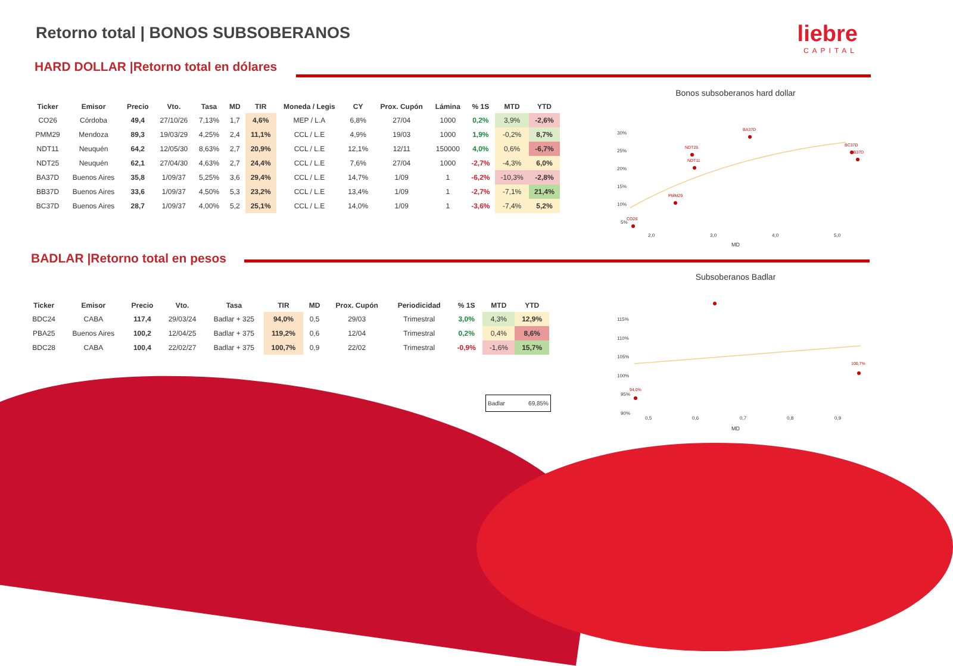Retorno total | BONOS SUBSOBERANOS
liebre
CAPITAL
HARD DOLLAR |Retorno total en dólares
| Ticker | Emisor | Precio | Vto. | Tasa | MD | TIR | Moneda / Legis | CY | Prox. Cupón | Lámina | % 1S | MTD | YTD |
| --- | --- | --- | --- | --- | --- | --- | --- | --- | --- | --- | --- | --- | --- |
| CO26 | Córdoba | 49,4 | 27/10/26 | 7,13% | 1,7 | 4,6% | MEP / L.A | 6,8% | 27/04 | 1000 | 0,2% | 3,9% | -2,6% |
| PMM29 | Mendoza | 89,3 | 19/03/29 | 4,25% | 2,4 | 11,1% | CCL / L.E | 4,9% | 19/03 | 1000 | 1,9% | -0,2% | 8,7% |
| NDT11 | Neuquén | 64,2 | 12/05/30 | 8,63% | 2,7 | 20,9% | CCL / L.E | 12,1% | 12/11 | 150000 | 4,0% | 0,6% | -6,7% |
| NDT25 | Neuquén | 62,1 | 27/04/30 | 4,63% | 2,7 | 24,4% | CCL / L.E | 7,6% | 27/04 | 1000 | -2,7% | -4,3% | 6,0% |
| BA37D | Buenos Aires | 35,8 | 1/09/37 | 5,25% | 3,6 | 29,4% | CCL / L.E | 14,7% | 1/09 | 1 | -6,2% | -10,3% | -2,8% |
| BB37D | Buenos Aires | 33,6 | 1/09/37 | 4,50% | 5,3 | 23,2% | CCL / L.E | 13,4% | 1/09 | 1 | -2,7% | -7,1% | 21,4% |
| BC37D | Buenos Aires | 28,7 | 1/09/37 | 4,00% | 5,2 | 25,1% | CCL / L.E | 14,0% | 1/09 | 1 | -3,6% | -7,4% | 5,2% |
Bonos subsoberanos hard dollar
CO26
PMM29
NDT11
NDT25
BA37D
BC37D
BB37D
30%
25%
20%
15%
10%
5%
2,0
3,0
4,0
5,0
MD
BADLAR |Retorno total en pesos
| Ticker | Emisor | Precio | Vto. | Tasa | TIR | MD | Prox. Cupón | Periodicidad | % 1S | MTD | YTD |
| --- | --- | --- | --- | --- | --- | --- | --- | --- | --- | --- | --- |
| BDC24 | CABA | 117,4 | 29/03/24 | Badlar + 325 | 94,0% | 0,5 | 29/03 | Trimestral | 3,0% | 4,3% | 12,9% |
| PBA25 | Buenos Aires | 100,2 | 12/04/25 | Badlar + 375 | 119,2% | 0,6 | 12/04 | Trimestral | 0,2% | 0,4% | 8,6% |
| BDC28 | CABA | 100,4 | 22/02/27 | Badlar + 375 | 100,7% | 0,9 | 22/02 | Trimestral | -0,9% | -1,6% | 15,7% |
Badlar 69,85%
Subsoberanos Badlar
94,0%
100,7%
115%
110%
105%
100%
95%
90%
0,5
0,6
0,7
0,8
0,9
MD